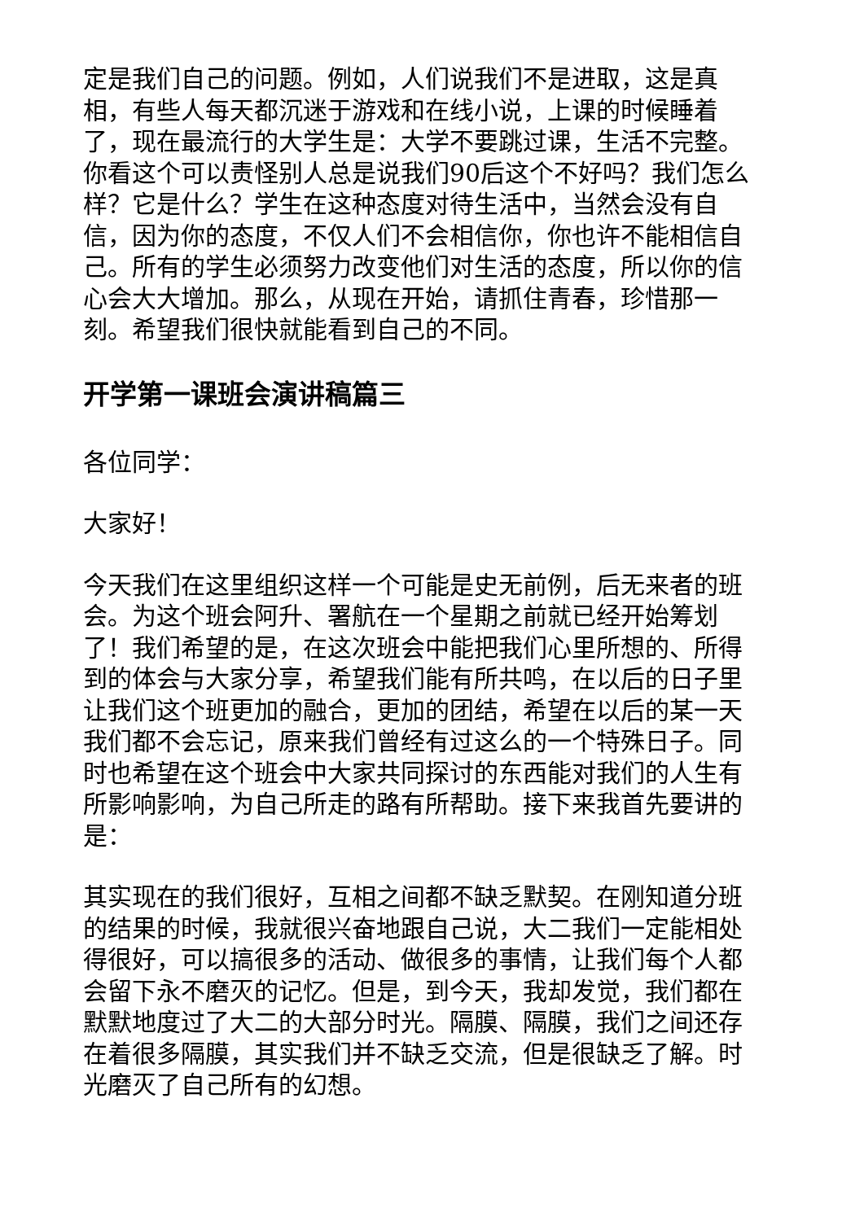定是我们自己的问题。例如，人们说我们不是进取，这是真相，有些人每天都沉迷于游戏和在线小说，上课的时候睡着了，现在最流行的大学生是：大学不要跳过课，生活不完整。你看这个可以责怪别人总是说我们90后这个不好吗？我们怎么样？它是什么？学生在这种态度对待生活中，当然会没有自信，因为你的态度，不仅人们不会相信你，你也许不能相信自己。所有的学生必须努力改变他们对生活的态度，所以你的信心会大大增加。那么，从现在开始，请抓住青春，珍惜那一刻。希望我们很快就能看到自己的不同。
开学第一课班会演讲稿篇三
各位同学：
大家好！
今天我们在这里组织这样一个可能是史无前例，后无来者的班会。为这个班会阿升、署航在一个星期之前就已经开始筹划了！我们希望的是，在这次班会中能把我们心里所想的、所得到的体会与大家分享，希望我们能有所共鸣，在以后的日子里让我们这个班更加的融合，更加的团结，希望在以后的某一天我们都不会忘记，原来我们曾经有过这么的一个特殊日子。同时也希望在这个班会中大家共同探讨的东西能对我们的人生有所影响影响，为自己所走的路有所帮助。接下来我首先要讲的是：
其实现在的我们很好，互相之间都不缺乏默契。在刚知道分班的结果的时候，我就很兴奋地跟自己说，大二我们一定能相处得很好，可以搞很多的活动、做很多的事情，让我们每个人都会留下永不磨灭的记忆。但是，到今天，我却发觉，我们都在默默地度过了大二的大部分时光。隔膜、隔膜，我们之间还存在着很多隔膜，其实我们并不缺乏交流，但是很缺乏了解。时光磨灭了自己所有的幻想。